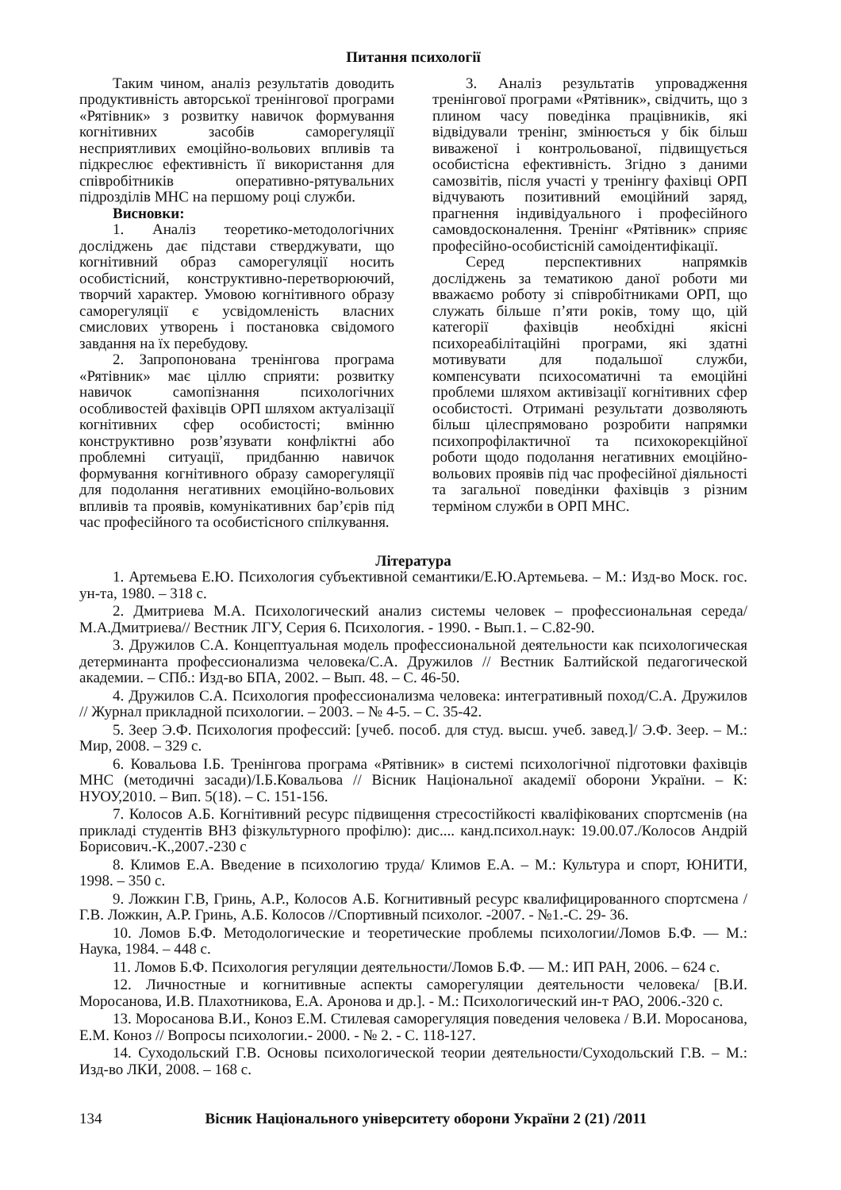Питання психології
Таким чином, аналіз результатів доводить продуктивність авторської тренінгової програми «Рятівник» з розвитку навичок формування когнітивних засобів саморегуляції несприятливих емоційно-вольових впливів та підкреслює ефективність її використання для співробітників оперативно-рятувальних підрозділів МНС на першому році служби.
Висновки:
1. Аналіз теоретико-методологічних досліджень дає підстави стверджувати, що когнітивний образ саморегуляції носить особистісний, конструктивно-перетворюючий, творчий характер. Умовою когнітивного образу саморегуляції є усвідомленість власних смислових утворень і постановка свідомого завдання на їх перебудову.
2. Запропонована тренінгова програма «Рятівник» має ціллю сприяти: розвитку навичок самопізнання психологічних особливостей фахівців ОРП шляхом актуалізації когнітивних сфер особистості; вмінню конструктивно розв’язувати конфліктні або проблемні ситуації, придбанню навичок формування когнітивного образу саморегуляції для подолання негативних емоційно-вольових впливів та проявів, комунікативних бар’єрів під час професійного та особистісного спілкування.
3. Аналіз результатів упровадження тренінгової програми «Рятівник», свідчить, що з плином часу поведінка працівників, які відвідували тренінг, змінюється у бік більш виваженої і контрольованої, підвищується особистісна ефективність. Згідно з даними самозвітів, після участі у тренінгу фахівці ОРП відчувають позитивний емоційний заряд, прагнення індивідуального і професійного самовдосконалення. Тренінг «Рятівник» сприяє професійно-особистісній самоідентифікації.
Серед перспективних напрямків досліджень за тематикою даної роботи ми вважаємо роботу зі співробітниками ОРП, що служать більше п’яти років, тому що, цій категорії фахівців необхідні якісні психореабілітаційні програми, які здатні мотивувати для подальшої служби, компенсувати психосоматичні та емоційні проблеми шляхом активізації когнітивних сфер особистості. Отримані результати дозволяють більш цілеспрямовано розробити напрямки психопрофілактичної та психокорекційної роботи щодо подолання негативних емоційно-вольових проявів під час професійної діяльності та загальної поведінки фахівців з різним терміном служби в ОРП МНС.
Література
1. Артемьева Е.Ю. Психология субъективной семантики/Е.Ю.Артемьева. – М.: Изд-во Моск. гос. ун-та, 1980. – 318 с.
2. Дмитриева М.А. Психологический анализ системы человек – профессиональная середа/М.А.Дмитриева// Вестник ЛГУ, Серия 6. Психология. - 1990. - Вып.1. – С.82-90.
3. Дружилов С.А. Концептуальная модель профессиональной деятельности как психологическая детерминанта профессионализма человека/С.А. Дружилов // Вестник Балтийской педагогической академии. – СПб.: Изд-во БПА, 2002. – Вып. 48. – С. 46-50.
4. Дружилов С.А. Психология профессионализма человека: интегративный поход/С.А. Дружилов // Журнал прикладной психологии. – 2003. – № 4-5. – С. 35-42.
5. Зеер Э.Ф. Психология профессий: [учеб. пособ. для студ. высш. учеб. завед.]/ Э.Ф. Зеер. – М.: Мир, 2008. – 329 с.
6. Ковальова І.Б. Тренінгова програма «Рятівник» в системі психологічної підготовки фахівців МНС (методичні засади)/І.Б.Ковальова // Вісник Національної академії оборони України. – К: НУОУ,2010. – Вип. 5(18). – С. 151-156.
7. Колосов А.Б. Когнітивний ресурс підвищення стресостійкості кваліфікованих спортсменів (на прикладі студентів ВНЗ фізкультурного профілю): дис.... канд.психол.наук: 19.00.07./Колосов Андрій Борисович.-К.,2007.-230 с
8. Климов Е.А. Введение в психологию труда/ Климов Е.А. – М.: Культура и спорт, ЮНИТИ, 1998. – 350 с.
9. Ложкин Г.В, Гринь, А.Р., Колосов А.Б. Когнитивный ресурс квалифицированного спортсмена /Г.В. Ложкин, А.Р. Гринь, А.Б. Колосов //Спортивный психолог. -2007. - №1.-С. 29- 36.
10. Ломов Б.Ф. Методологические и теоретические проблемы психологии/Ломов Б.Ф. — М.: Наука, 1984. – 448 с.
11. Ломов Б.Ф. Психология регуляции деятельности/Ломов Б.Ф. — М.: ИП РАН, 2006. – 624 с.
12. Личностные и когнитивные аспекты саморегуляции деятельности человека/ [В.И. Моросанова, И.В. Плахотникова, Е.А. Аронова и др.]. - М.: Психологический ин-т РАО, 2006.-320 с.
13. Моросанова В.И., Коноз Е.М. Стилевая саморегуляция поведения человека / В.И. Моросанова, Е.М. Коноз // Вопросы психологии.- 2000. - № 2. - С. 118-127.
14. Суходольский Г.В. Основы психологической теории деятельности/Суходольский Г.В. – М.: Изд-во ЛКИ, 2008. – 168 с.
134 Вісник Національного університету оборони України 2 (21) /2011